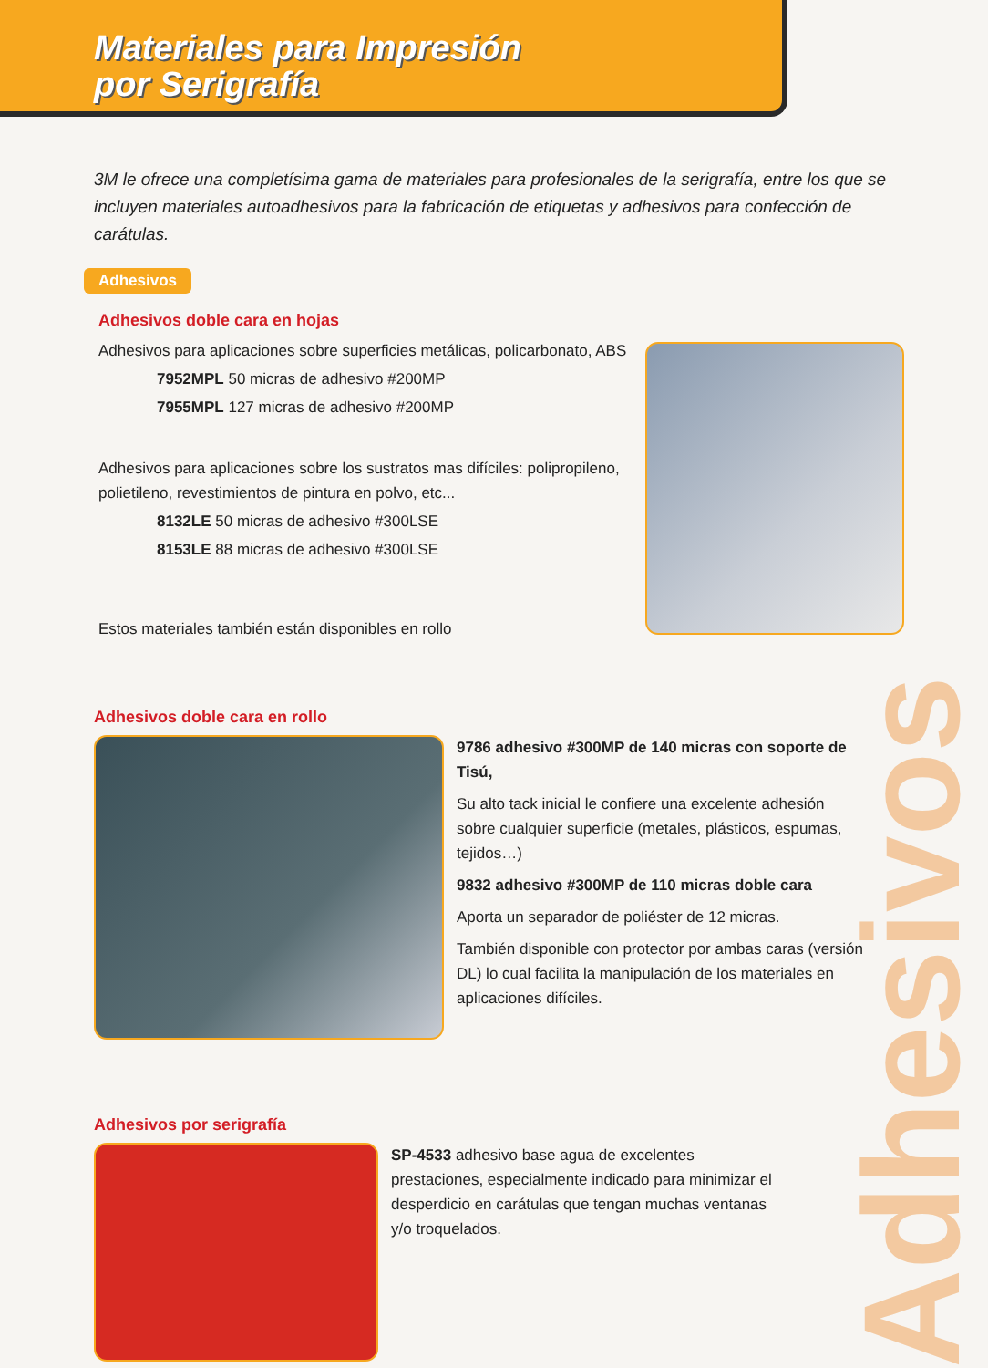Materiales para Impresión
por Serigrafía
3M le ofrece una completísima gama de materiales para profesionales de la serigrafía, entre los que se incluyen materiales autoadhesivos para la fabricación de etiquetas y adhesivos para confección de carátulas.
Adhesivos
Adhesivos doble cara en hojas
Adhesivos para aplicaciones sobre superficies metálicas, policarbonato, ABS
7952MPL 50 micras de adhesivo #200MP
7955MPL 127 micras de adhesivo #200MP
Adhesivos para aplicaciones sobre los sustratos mas difíciles: polipropileno, polietileno, revestimientos de pintura en polvo, etc...
8132LE 50 micras de adhesivo #300LSE
8153LE 88 micras de adhesivo #300LSE
Estos materiales también están disponibles en rollo
Adhesivos doble cara en rollo
9786 adhesivo #300MP de 140 micras con soporte de Tisú,
Su alto tack inicial le confiere una excelente adhesión sobre cualquier superficie (metales, plásticos, espumas, tejidos…)
9832 adhesivo #300MP de 110 micras doble cara
Aporta un separador de poliéster de 12 micras.
También disponible con protector por ambas caras (versión DL) lo cual facilita la manipulación de los materiales en aplicaciones difíciles.
Adhesivos por serigrafía
SP-4533 adhesivo base agua de excelentes prestaciones, especialmente indicado para minimizar el desperdicio en carátulas que tengan muchas ventanas y/o troquelados.
Adhesivos